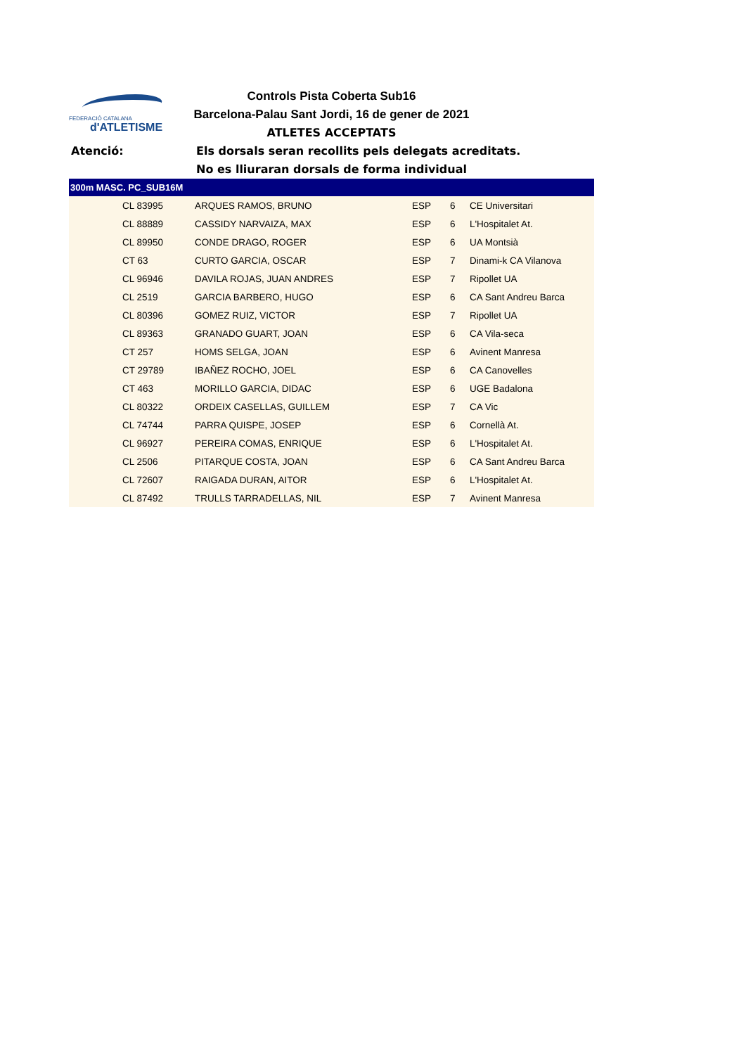FEDERACIÓ CATALANA
d'ATLETISME
Controls Pista Coberta Sub16
Barcelona-Palau Sant Jordi, 16 de gener de 2021
ATLETES ACCEPTATS
Atenció: Els dorsals seran recollits pels delegats acreditats. No es lliuraran dorsals de forma individual
| 300m MASC. PC_SUB16M | | | | | |
| --- | --- | --- | --- | --- | --- |
| | CL 83995 | ARQUES RAMOS, BRUNO | ESP | 6 | CE Universitari |
| | CL 88889 | CASSIDY NARVAIZA, MAX | ESP | 6 | L'Hospitalet At. |
| | CL 89950 | CONDE DRAGO, ROGER | ESP | 6 | UA Montsià |
| | CT 63 | CURTO GARCIA, OSCAR | ESP | 7 | Dinami-k CA Vilanova |
| | CL 96946 | DAVILA ROJAS, JUAN ANDRES | ESP | 7 | Ripollet UA |
| | CL 2519 | GARCIA BARBERO, HUGO | ESP | 6 | CA Sant Andreu Barca |
| | CL 80396 | GOMEZ RUIZ, VICTOR | ESP | 7 | Ripollet UA |
| | CL 89363 | GRANADO GUART, JOAN | ESP | 6 | CA Vila-seca |
| | CT 257 | HOMS SELGA, JOAN | ESP | 6 | Avinent Manresa |
| | CT 29789 | IBAÑEZ ROCHO, JOEL | ESP | 6 | CA Canovelles |
| | CT 463 | MORILLO GARCIA, DIDAC | ESP | 6 | UGE Badalona |
| | CL 80322 | ORDEIX CASELLAS, GUILLEM | ESP | 7 | CA Vic |
| | CL 74744 | PARRA QUISPE, JOSEP | ESP | 6 | Cornellà At. |
| | CL 96927 | PEREIRA COMAS, ENRIQUE | ESP | 6 | L'Hospitalet At. |
| | CL 2506 | PITARQUE COSTA, JOAN | ESP | 6 | CA Sant Andreu Barca |
| | CL 72607 | RAIGADA DURAN, AITOR | ESP | 6 | L'Hospitalet At. |
| | CL 87492 | TRULLS TARRADELLAS, NIL | ESP | 7 | Avinent Manresa |